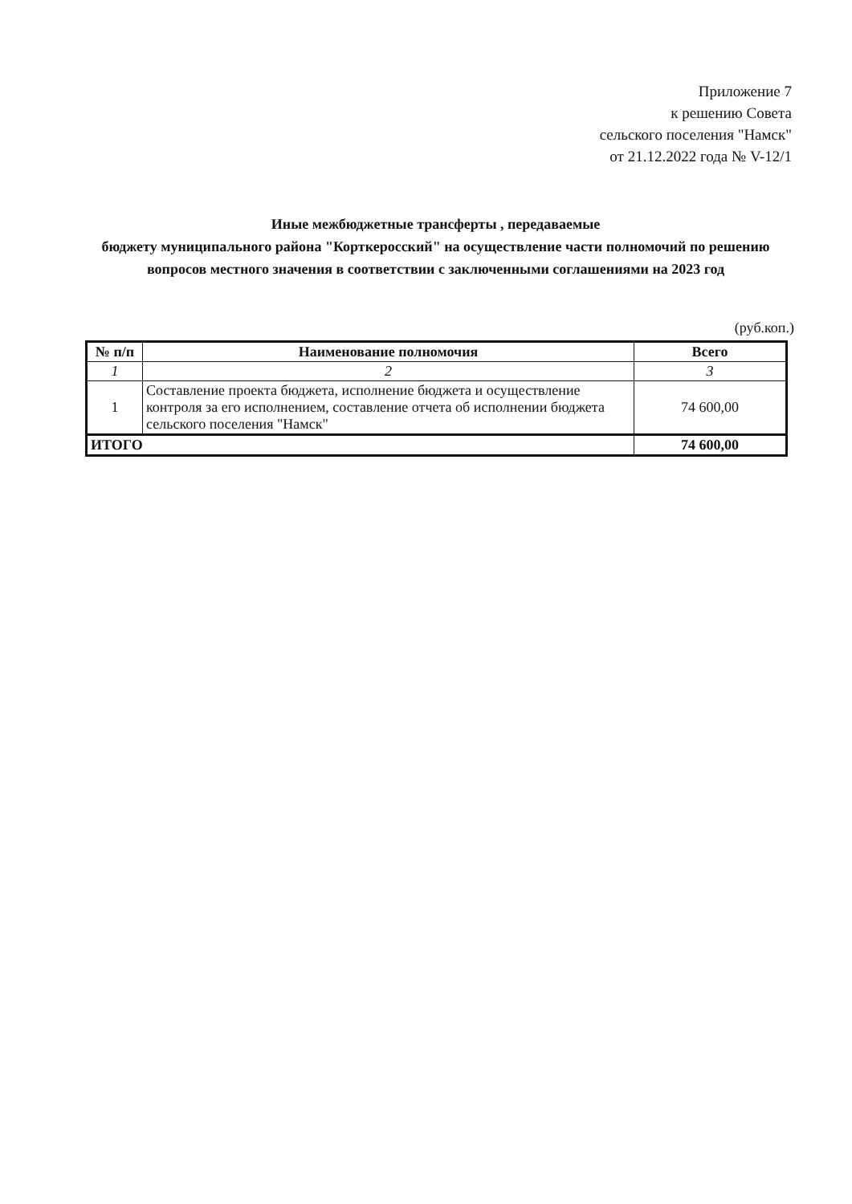Приложение 7
к решению Совета
сельского поселения "Намск"
от 21.12.2022 года № V-12/1
Иные межбюджетные трансферты , передаваемые
бюджету муниципального района "Корткеросский" на осуществление части полномочий по решению вопросов местного значения в соответствии с заключенными соглашениями на 2023 год
(руб.коп.)
| № п/п | Наименование полномочия | Всего |
| --- | --- | --- |
| 1 | 2 | 3 |
| 1 | Составление проекта бюджета, исполнение бюджета и осуществление контроля за его исполнением, составление отчета об исполнении бюджета сельского поселения "Намск" | 74 600,00 |
| ИТОГО | | 74 600,00 |